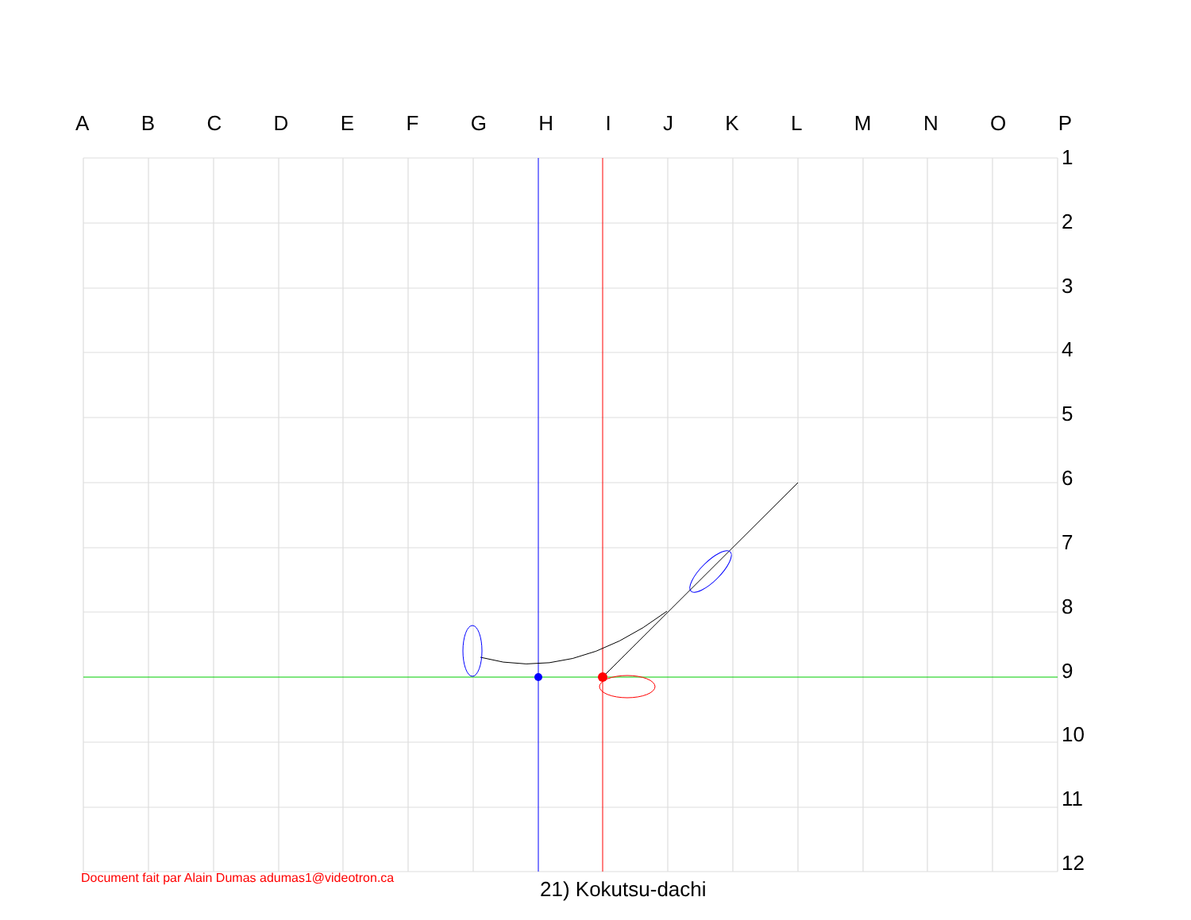ABCDEFGHIJKLMNOP
123456789
10
11
12
Document fait par Alain Dumas adumas1@videotron.ca
21) Kokutsu-dachi